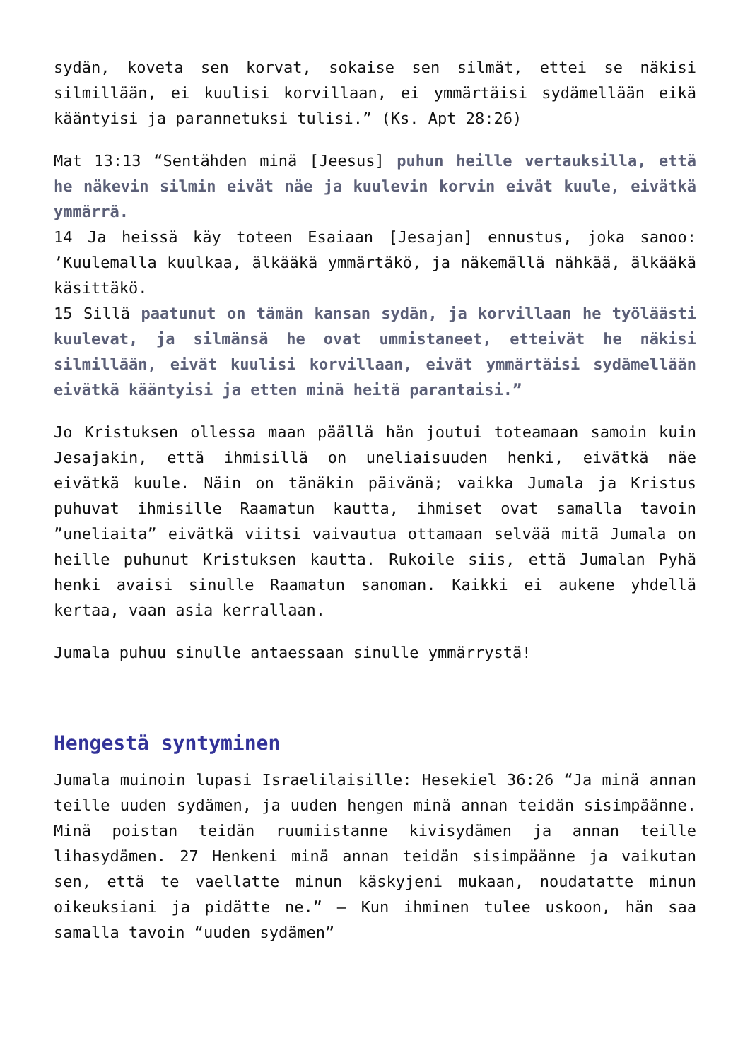sydän, koveta sen korvat, sokaise sen silmät, ettei se näkisi silmillään, ei kuulisi korvillaan, ei ymmärtäisi sydämellään eikä kääntyisi ja parannetuksi tulisi.” (Ks. Apt 28:26)
Mat 13:13 “Sentähden minä [Jeesus] puhun heille vertauksilla, että he näkevin silmin eivät näe ja kuulevin korvin eivät kuule, eivätkä ymmärrä.
14 Ja heissä käy toteen Esaiaan [Jesajan] ennustus, joka sanoo: ’Kuulemalla kuulkaa, älkääkä ymmärtäkö, ja näkemällä nähkää, älkääkä käsittäkö.
15 Sillä paatunut on tämän kansan sydän, ja korvillaan he työläästi kuulevat, ja silmänsä he ovat ummistaneet, etteivät he näkisi silmillään, eivät kuulisi korvillaan, eivät ymmärtäisi sydämellään eivätkä kääntyisi ja etten minä heitä parantaisi.”
Jo Kristuksen ollessa maan päällä hän joutui toteamaan samoin kuin Jesajakin, että ihmisillä on uneliaisuuden henki, eivätkä näe eivätkä kuule. Näin on tänäkin päivänä; vaikka Jumala ja Kristus puhuvat ihmisille Raamatun kautta, ihmiset ovat samalla tavoin ”uneliaita” eivätkä viitsi vaivautua ottamaan selvää mitä Jumala on heille puhunut Kristuksen kautta. Rukoile siis, että Jumalan Pyhä henki avaisi sinulle Raamatun sanoman. Kaikki ei aukene yhdellä kertaa, vaan asia kerrallaan.
Jumala puhuu sinulle antaessaan sinulle ymmärrystä!
Hengestä syntyminen
Jumala muinoin lupasi Israelilaisille: Hesekiel 36:26 “Ja minä annan teille uuden sydämen, ja uuden hengen minä annan teidän sisimpäänne. Minä poistan teidän ruumiistanne kivisydämen ja annan teille lihasydämen. 27 Henkeni minä annan teidän sisimpäänne ja vaikutan sen, että te vaellatte minun käskyjeni mukaan, noudatatte minun oikeuksiani ja pidätte ne.” – Kun ihminen tulee uskoon, hän saa samalla tavoin “uuden sydämen”